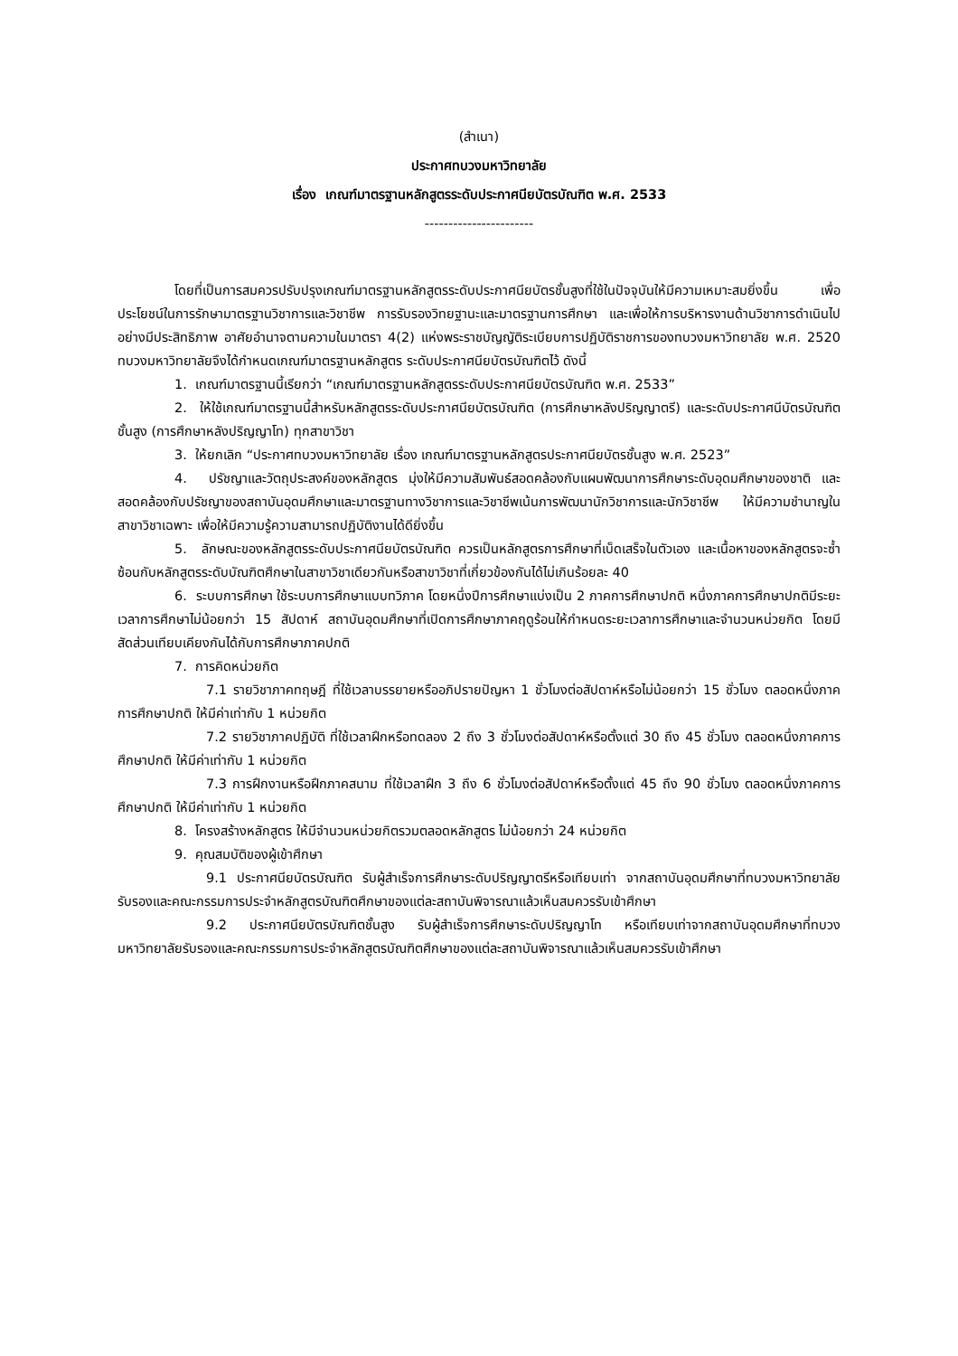(สำเนา)
ประกาศทบวงมหาวิทยาลัย
เรื่อง เกณฑ์มาตรฐานหลักสูตรระดับประกาศนียบัตรบัณฑิต พ.ศ. 2533
-----------------------
โดยที่เป็นการสมควรปรับปรุงเกณฑ์มาตรฐานหลักสูตรระดับประกาศนียบัตรชั้นสูงที่ใช้ในปัจจุบันให้มีความเหมาะสมยิ่งขึ้น เพื่อประโยชน์ในการรักษามาตรฐานวิชาการและวิชาชีพ การรับรองวิทยฐานะและมาตรฐานการศึกษา และเพื่อให้การบริหารงานด้านวิชาการดำเนินไปอย่างมีประสิทธิภาพ อาศัยอำนาจตามความในมาตรา 4(2) แห่งพระราชบัญญัติระเบียบการปฏิบัติราชการของทบวงมหาวิทยาลัย พ.ศ. 2520 ทบวงมหาวิทยาลัยจึงได้กำหนดเกณฑ์มาตรฐานหลักสูตร ระดับประกาศนียบัตรบัณฑิตไว้ ดังนี้
1. เกณฑ์มาตรฐานนี้เรียกว่า “เกณฑ์มาตรฐานหลักสูตรระดับประกาศนียบัตรบัณฑิต พ.ศ. 2533”
2. ให้ใช้เกณฑ์มาตรฐานนี้สำหรับหลักสูตรระดับประกาศนียบัตรบัณฑิต (การศึกษาหลังปริญญาตรี) และระดับประกาศนีบัตรบัณฑิตชั้นสูง (การศึกษาหลังปริญญาโท) ทุกสาขาวิชา
3. ให้ยกเลิก “ประกาศทบวงมหาวิทยาลัย เรื่อง เกณฑ์มาตรฐานหลักสูตรประกาศนียบัตรชั้นสูง พ.ศ. 2523”
4. ปรัชญาและวัตถุประสงค์ของหลักสูตร มุ่งให้มีความสัมพันธ์สอดคล้องกับแผนพัฒนาการศึกษาระดับอุดมศึกษาของชาติ และสอดคล้องกับปรัชญาของสถาบันอุดมศึกษาและมาตรฐานทางวิชาการและวิชาชีพเน้นการพัฒนานักวิชาการและนักวิชาชีพ ให้มีความชำนาญในสาขาวิชาเฉพาะ เพื่อให้มีความรู้ความสามารถปฏิบัติงานได้ดียิ่งขึ้น
5. ลักษณะของหลักสูตรระดับประกาศนียบัตรบัณฑิต ควรเป็นหลักสูตรการศึกษาที่เบ็ดเสร็จในตัวเอง และเนื้อหาของหลักสูตรจะซ้ำซ้อนกับหลักสูตรระดับบัณฑิตศึกษาในสาขาวิชาเดียวกันหรือสาขาวิชาที่เกี่ยวข้องกันได้ไม่เกินร้อยละ 40
6. ระบบการศึกษา ใช้ระบบการศึกษาแบบทวิภาค โดยหนึ่งปีการศึกษาแบ่งเป็น 2 ภาคการศึกษาปกติ หนึ่งภาคการศึกษาปกติมีระยะเวลาการศึกษาไม่น้อยกว่า 15 สัปดาห์ สถาบันอุดมศึกษาที่เปิดการศึกษาภาคฤดูร้อนให้กำหนดระยะเวลาการศึกษาและจำนวนหน่วยกิต โดยมีสัดส่วนเทียบเคียงกันได้กับการศึกษาภาคปกติ
7. การคิดหน่วยกิต
7.1 รายวิชาภาคทฤษฎี ที่ใช้เวลาบรรยายหรืออภิปรายปัญหา 1 ชั่วโมงต่อสัปดาห์หรือไม่น้อยกว่า 15 ชั่วโมง ตลอดหนึ่งภาคการศึกษาปกติ ให้มีค่าเท่ากับ 1 หน่วยกิต
7.2 รายวิชาภาคปฏิบัติ ที่ใช้เวลาฝึกหรือทดลอง 2 ถึง 3 ชั่วโมงต่อสัปดาห์หรือตั้งแต่ 30 ถึง 45 ชั่วโมง ตลอดหนึ่งภาคการศึกษาปกติ ให้มีค่าเท่ากับ 1 หน่วยกิต
7.3 การฝึกงานหรือฝึกภาคสนาม ที่ใช้เวลาฝึก 3 ถึง 6 ชั่วโมงต่อสัปดาห์หรือตั้งแต่ 45 ถึง 90 ชั่วโมง ตลอดหนึ่งภาคการศึกษาปกติ ให้มีค่าเท่ากับ 1 หน่วยกิต
8. โครงสร้างหลักสูตร ให้มีจำนวนหน่วยกิตรวมตลอดหลักสูตร ไม่น้อยกว่า 24 หน่วยกิต
9. คุณสมบัติของผู้เข้าศึกษา
9.1 ประกาศนียบัตรบัณฑิต รับผู้สำเร็จการศึกษาระดับปริญญาตรีหรือเทียบเท่า จากสถาบันอุดมศึกษาที่ทบวงมหาวิทยาลัยรับรองและคณะกรรมการประจำหลักสูตรบัณฑิตศึกษาของแต่ละสถาบันพิจารณาแล้วเห็นสมควรรับเข้าศึกษา
9.2 ประกาศนียบัตรบัณฑิตชั้นสูง รับผู้สำเร็จการศึกษาระดับปริญญาโท หรือเทียบเท่าจากสถาบันอุดมศึกษาที่ทบวงมหาวิทยาลัยรับรองและคณะกรรมการประจำหลักสูตรบัณฑิตศึกษาของแต่ละสถาบันพิจารณาแล้วเห็นสมควรรับเข้าศึกษา